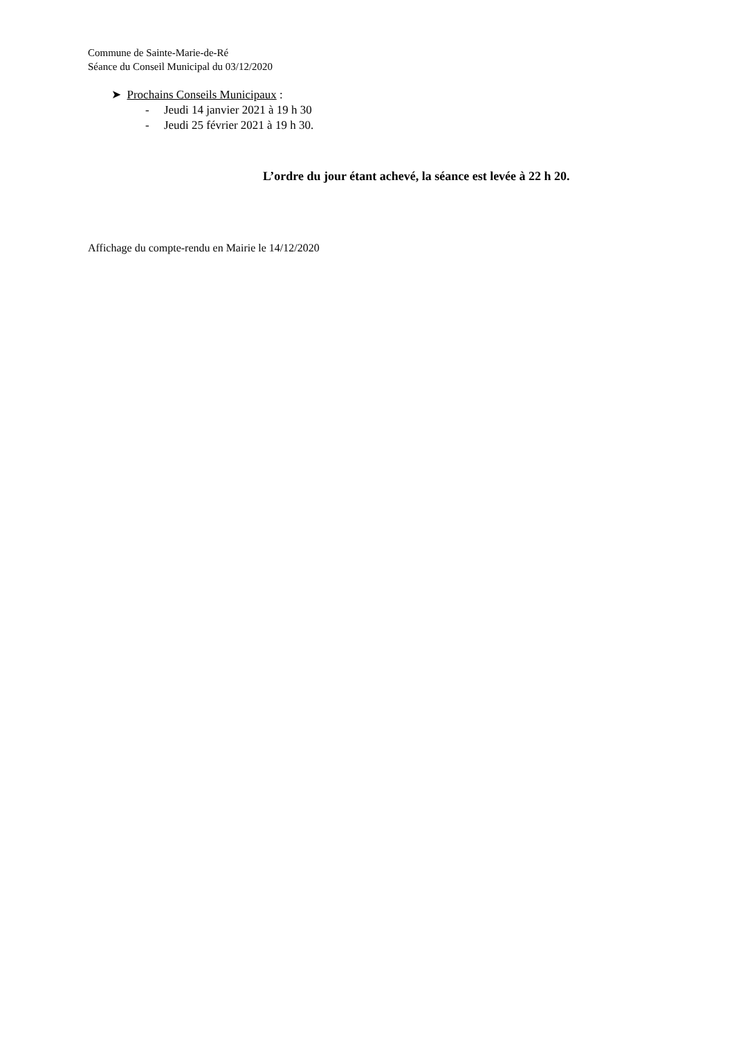Commune de Sainte-Marie-de-Ré
Séance du Conseil Municipal du 03/12/2020
➤ Prochains Conseils Municipaux :
- Jeudi 14 janvier 2021 à 19 h 30
- Jeudi 25 février 2021 à 19 h 30.
L’ordre du jour étant achevé, la séance est levée à 22 h 20.
Affichage du compte-rendu en Mairie le 14/12/2020